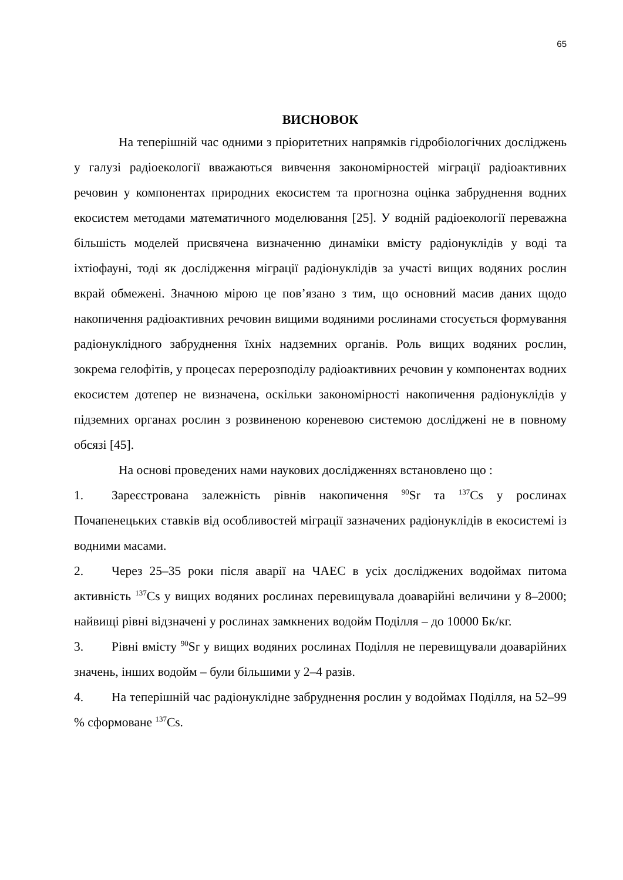65
ВИСНОВОК
На теперішній час одними з пріоритетних напрямків гідробіологічних досліджень у галузі радіоекології вважаються вивчення закономірностей міграції радіоактивних речовин у компонентах природних екосистем та прогнозна оцінка забруднення водних екосистем методами математичного моделювання [25]. У водній радіоекології переважна більшість моделей присвячена визначенню динаміки вмісту радіонуклідів у воді та іхтіофауні, тоді як дослідження міграції радіонуклідів за участі вищих водяних рослин вкрай обмежені. Значною мірою це пов’язано з тим, що основний масив даних щодо накопичення радіоактивних речовин вищими водяними рослинами стосується формування радіонуклідного забруднення їхніх надземних органів. Роль вищих водяних рослин, зокрема гелофітів, у процесах перерозподілу радіоактивних речовин у компонентах водних екосистем дотепер не визначена, оскільки закономірності накопичення радіонуклідів у підземних органах рослин з розвиненою кореневою системою досліджені не в повному обсязі [45].
На основі проведених нами наукових дослідженнях встановлено що :
1. Зареєстрована залежність рівнів накопичення <sup>90</sup>Sr та <sup>137</sup>Cs у рослинах Почапенецьких ставків від особливостей міграції зазначених радіонуклідів в екосистемі із водними масами.
2. Через 25–35 роки після аварії на ЧАЕС в усіх досліджених водоймах питома активність <sup>137</sup>Cs у вищих водяних рослинах перевищувала доаварійні величини у 8–2000; найвищі рівні відзначені у рослинах замкнених водойм Поділля – до 10000 Бк/кг.
3. Рівні вмісту <sup>90</sup>Sr у вищих водяних рослинах Поділля не перевищували доаварійних значень, інших водойм – були більшими у 2–4 разів.
4. На теперішній час радіонуклідне забруднення рослин у водоймах Поділля, на 52–99 % сформоване <sup>137</sup>Cs.